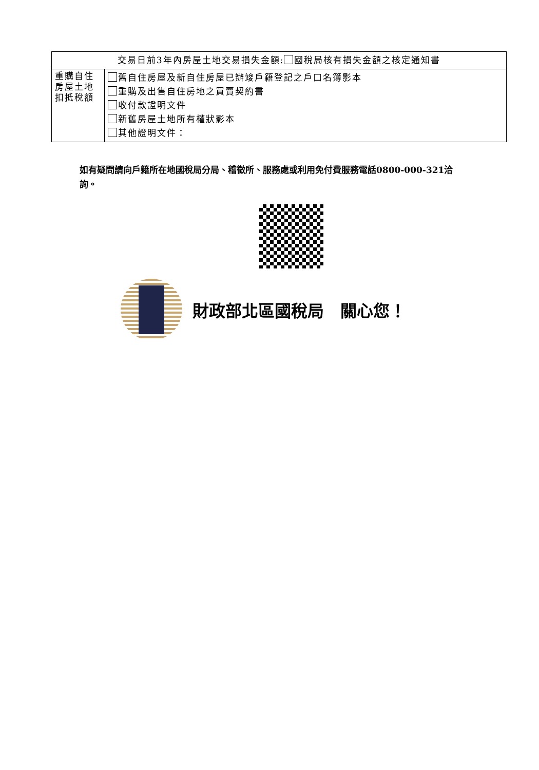| 交易日前3年內房屋土地交易損失金額: 國稅局核有損失金額之核定通知書 | |
| 重購自住房屋土地扣抵稅額 | 舊自住房屋及新自住房屋已辦竣戶籍登記之戶口名簿影本 重購及出售自住房地之買賣契約書 收付款證明文件 新舊房屋土地所有權狀影本 其他證明文件： |
如有疑問請向戶籍所在地國稅局分局、稽徵所、服務處或利用免付費服務電話0800-000-321洽詢。
財政部北區國稅局　關心您！